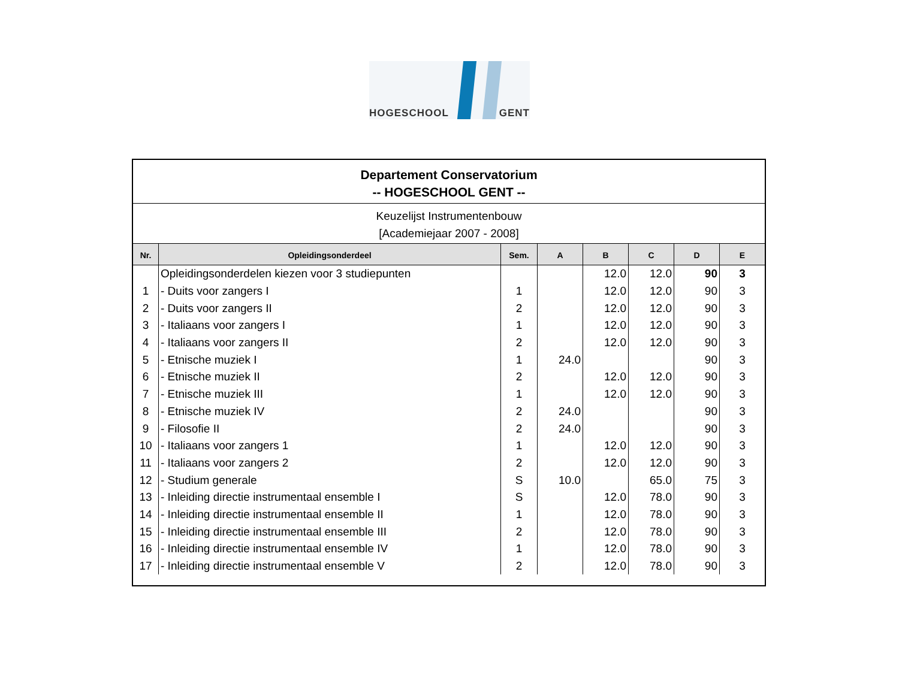HOGESCHOOL GENT
Departement Conservatorium
-- HOGESCHOOL GENT --
Keuzelijst Instrumentenbouw
[Academiejaar 2007 - 2008]
| Nr. | Opleidingsonderdeel | Sem. | A | B | C | D | E |
| --- | --- | --- | --- | --- | --- | --- | --- |
| | Opleidingsonderdelen kiezen voor 3 studiepunten | | | 12.0 | 12.0 | 90 | 3 |
| 1 | - Duits voor zangers I | 1 | | 12.0 | 12.0 | 90 | 3 |
| 2 | - Duits voor zangers II | 2 | | 12.0 | 12.0 | 90 | 3 |
| 3 | - Italiaans voor zangers I | 1 | | 12.0 | 12.0 | 90 | 3 |
| 4 | - Italiaans voor zangers II | 2 | | 12.0 | 12.0 | 90 | 3 |
| 5 | - Etnische muziek I | 1 | 24.0 | | | 90 | 3 |
| 6 | - Etnische muziek II | 2 | | 12.0 | 12.0 | 90 | 3 |
| 7 | - Etnische muziek III | 1 | | 12.0 | 12.0 | 90 | 3 |
| 8 | - Etnische muziek IV | 2 | 24.0 | | | 90 | 3 |
| 9 | - Filosofie II | 2 | 24.0 | | | 90 | 3 |
| 10 | - Italiaans voor zangers 1 | 1 | | 12.0 | 12.0 | 90 | 3 |
| 11 | - Italiaans voor zangers 2 | 2 | | 12.0 | 12.0 | 90 | 3 |
| 12 | - Studium generale | S | 10.0 | | 65.0 | 75 | 3 |
| 13 | - Inleiding directie instrumentaal ensemble I | S | | 12.0 | 78.0 | 90 | 3 |
| 14 | - Inleiding directie instrumentaal ensemble II | 1 | | 12.0 | 78.0 | 90 | 3 |
| 15 | - Inleiding directie instrumentaal ensemble III | 2 | | 12.0 | 78.0 | 90 | 3 |
| 16 | - Inleiding directie instrumentaal ensemble IV | 1 | | 12.0 | 78.0 | 90 | 3 |
| 17 | - Inleiding directie instrumentaal ensemble V | 2 | | 12.0 | 78.0 | 90 | 3 |